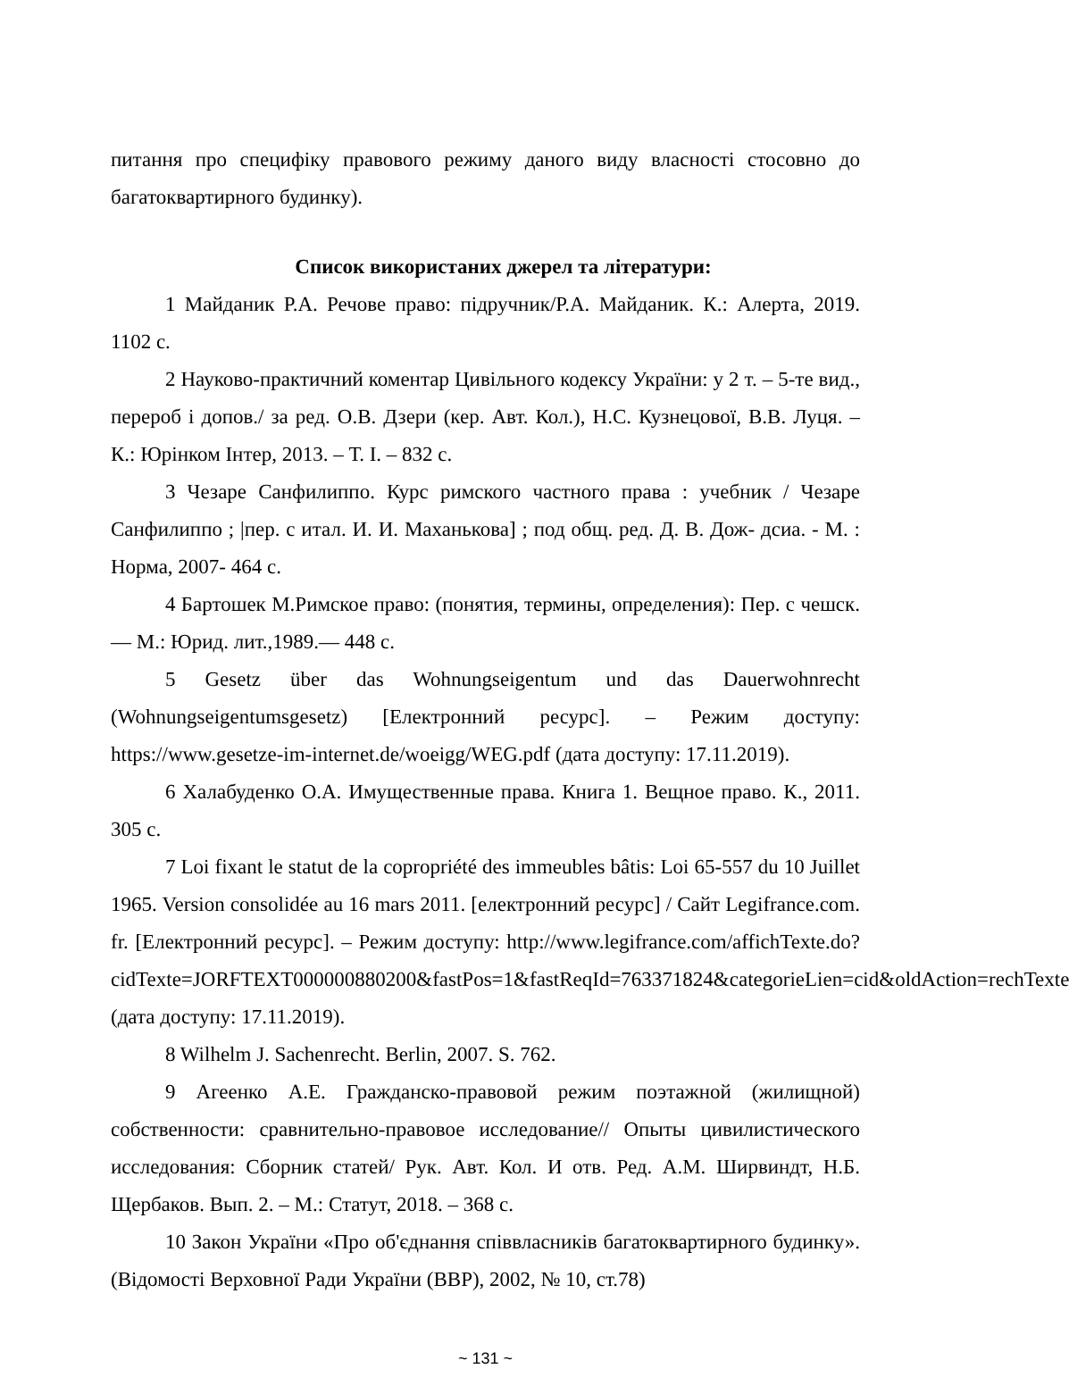питання про специфіку правового режиму даного виду власності стосовно до багатоквартирного будинку).
Список використаних джерел та літератури:
1 Майданик Р.А. Речове право: підручник/Р.А. Майданик. К.: Алерта, 2019. 1102 с.
2 Науково-практичний коментар Цивільного кодексу України: у 2 т. – 5-те вид., перероб і допов./ за ред. О.В. Дзери (кер. Авт. Кол.), Н.С. Кузнецової, В.В. Луця. – К.: Юрінком Інтер, 2013. – Т. І. – 832 с.
3 Чезаре Санфилиппо. Курс римского частного права : учебник / Чезаре Санфилиппо ; |пер. с итал. И. И. Маханькова] ; под общ. ред. Д. В. Дож- дсиа. - М. : Норма, 2007- 464 с.
4 Бартошек М.Римское право: (понятия, термины, определения): Пер. с чешск.— М.: Юрид. лит.,1989.— 448 с.
5 Gesetz über das Wohnungseigentum und das Dauerwohnrecht (Wohnungseigentumsgesetz) [Електронний ресурс]. – Режим доступу: https://www.gesetze-im-internet.de/woeigg/WEG.pdf (дата доступу: 17.11.2019).
6 Халабуденко О.А. Имущественные права. Книга 1. Вещное право. К., 2011. 305 с.
7 Loi fixant le statut de la copropriété des immeubles bâtis: Loi 65-557 du 10 Juillet 1965. Version consolidée au 16 mars 2011. [електронний ресурс] / Сайт Legifrance.com. fr. [Електронний ресурс]. – Режим доступу: http://www.legifrance.com/affichTexte.do?cidTexte=JORFTEXT000000880200&fastPos=1&fastReqId=763371824&categorieLien=cid&oldAction=rechTexte (дата доступу: 17.11.2019).
8 Wilhelm J. Sachenrecht. Berlin, 2007. S. 762.
9 Агеенко А.Е. Гражданско-правовой режим поэтажной (жилищной) собственности: сравнительно-правовое исследование// Опыты цивилистического исследования: Сборник статей/ Рук. Авт. Кол. И отв. Ред. А.М. Ширвиндт, Н.Б. Щербаков. Вып. 2. – М.: Статут, 2018. – 368 с.
10 Закон України «Про об'єднання співвласників багатоквартирного будинку». (Відомості Верховної Ради України (ВВР), 2002, № 10, ст.78)
~ 131 ~